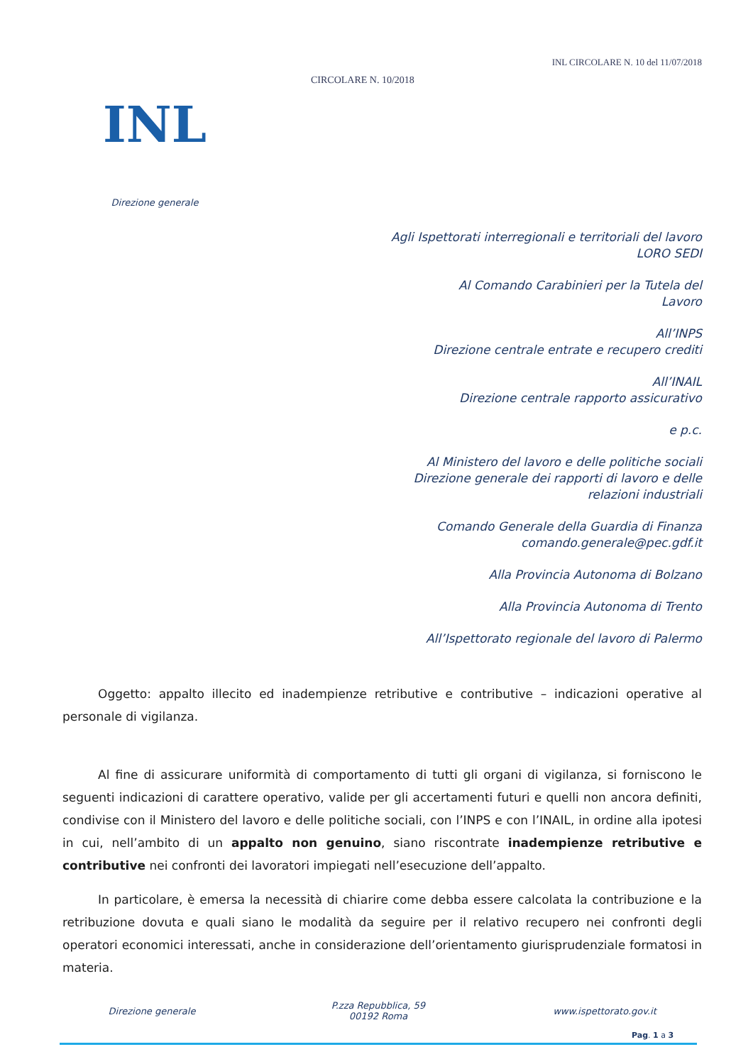INL
Direzione generale
CIRCOLARE N. 10/2018
INL CIRCOLARE N. 10 del 11/07/2018
Agli Ispettorati interregionali e territoriali del lavoro
LORO SEDI
Al Comando Carabinieri per la Tutela del
Lavoro
All’INPS
Direzione centrale entrate e recupero crediti
All’INAIL
Direzione centrale rapporto assicurativo
e p.c.
Al Ministero del lavoro e delle politiche sociali
Direzione generale dei rapporti di lavoro e delle
relazioni industriali
Comando Generale della Guardia di Finanza
comando.generale@pec.gdf.it
Alla Provincia Autonoma di Bolzano
Alla Provincia Autonoma di Trento
All’Ispettorato regionale del lavoro di Palermo
Oggetto: appalto illecito ed inadempienze retributive e contributive – indicazioni operative al personale di vigilanza.
Al fine di assicurare uniformità di comportamento di tutti gli organi di vigilanza, si forniscono le seguenti indicazioni di carattere operativo, valide per gli accertamenti futuri e quelli non ancora definiti, condivise con il Ministero del lavoro e delle politiche sociali, con l’INPS e con l’INAIL, in ordine alla ipotesi in cui, nell’ambito di un appalto non genuino, siano riscontrate inadempienze retributive e contributive nei confronti dei lavoratori impiegati nell’esecuzione dell’appalto.
In particolare, è emersa la necessità di chiarire come debba essere calcolata la contribuzione e la retribuzione dovuta e quali siano le modalità da seguire per il relativo recupero nei confronti degli operatori economici interessati, anche in considerazione dell’orientamento giurisprudenziale formatosi in materia.
Direzione generale
P.zza Repubblica, 59
00192 Roma
www.ispettorato.gov.it
Pag. 1 a 3